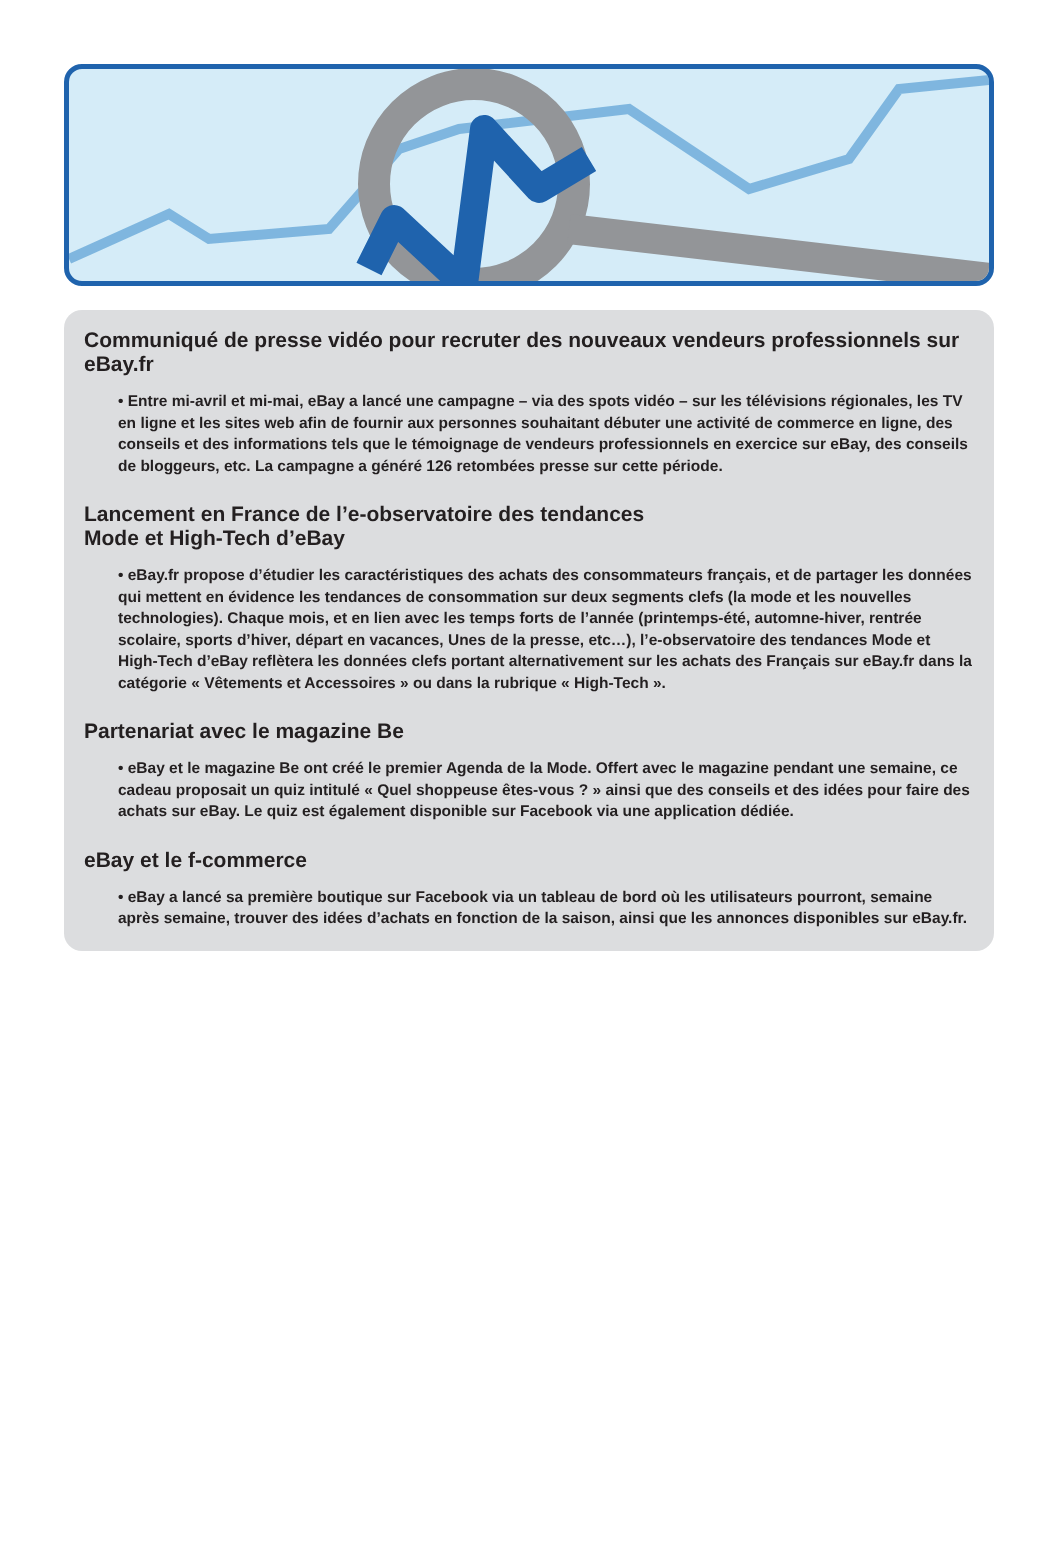Communiqué de presse vidéo pour recruter des nouveaux vendeurs professionnels sur eBay.fr
• Entre mi-avril et mi-mai, eBay a lancé une campagne – via des spots vidéo – sur les télévisions régionales, les TV en ligne et les sites web afin de fournir aux personnes souhaitant débuter une activité de commerce en ligne, des conseils et des informations tels que le témoignage de vendeurs professionnels en exercice sur eBay, des conseils de bloggeurs, etc. La campagne a généré 126 retombées presse sur cette période.
Lancement en France de l’e-observatoire des tendances
Mode et High-Tech d’eBay
• eBay.fr propose d’étudier les caractéristiques des achats des consommateurs français, et de partager les données qui mettent en évidence les tendances de consommation sur deux segments clefs (la mode et les nouvelles technologies). Chaque mois, et en lien avec les temps forts de l’année (printemps-été, automne-hiver, rentrée scolaire, sports d’hiver, départ en vacances, Unes de la presse, etc…), l’e-observatoire des tendances Mode et High-Tech d’eBay reflètera les données clefs portant alternativement sur les achats des Français sur eBay.fr dans la catégorie « Vêtements et Accessoires » ou dans la rubrique « High-Tech ».
Partenariat avec le magazine Be
• eBay et le magazine Be ont créé le premier Agenda de la Mode. Offert avec le magazine pendant une semaine, ce cadeau proposait un quiz intitulé « Quel shoppeuse êtes-vous ? » ainsi que des conseils et des idées pour faire des achats sur eBay. Le quiz est également disponible sur Facebook via une application dédiée.
eBay et le f-commerce
• eBay a lancé sa première boutique sur Facebook via un tableau de bord où les utilisateurs pourront, semaine après semaine, trouver des idées d’achats en fonction de la saison, ainsi que les annonces disponibles sur eBay.fr.